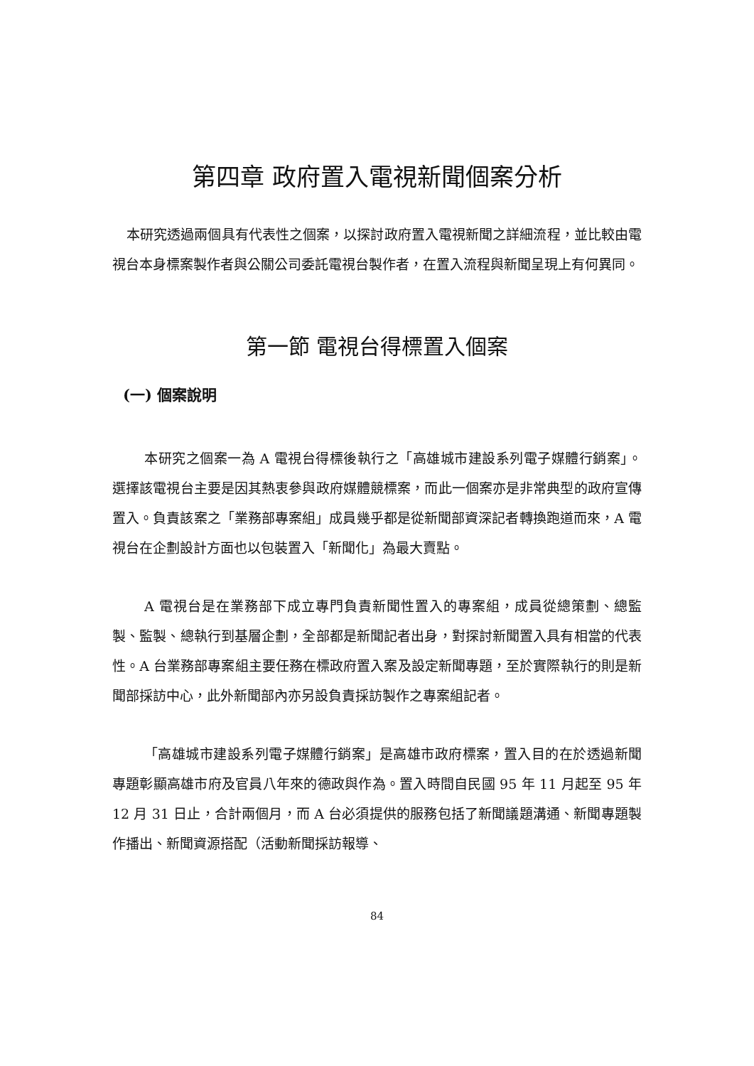第四章 政府置入電視新聞個案分析
本研究透過兩個具有代表性之個案，以探討政府置入電視新聞之詳細流程，並比較由電視台本身標案製作者與公關公司委託電視台製作者，在置入流程與新聞呈現上有何異同。
第一節 電視台得標置入個案
(一) 個案說明
本研究之個案一為 A 電視台得標後執行之「高雄城市建設系列電子媒體行銷案」。選擇該電視台主要是因其熱衷參與政府媒體競標案，而此一個案亦是非常典型的政府宣傳置入。負責該案之「業務部專案組」成員幾乎都是從新聞部資深記者轉換跑道而來，A 電視台在企劃設計方面也以包裝置入「新聞化」為最大賣點。
A 電視台是在業務部下成立專門負責新聞性置入的專案組，成員從總策劃、總監製、監製、總執行到基層企劃，全部都是新聞記者出身，對探討新聞置入具有相當的代表性。A 台業務部專案組主要任務在標政府置入案及設定新聞專題，至於實際執行的則是新聞部採訪中心，此外新聞部內亦另設負責採訪製作之專案組記者。
「高雄城市建設系列電子媒體行銷案」是高雄市政府標案，置入目的在於透過新聞專題彰顯高雄市府及官員八年來的德政與作為。置入時間自民國 95 年 11 月起至 95 年 12 月 31 日止，合計兩個月，而 A 台必須提供的服務包括了新聞議題溝通、新聞專題製作播出、新聞資源搭配（活動新聞採訪報導、
84